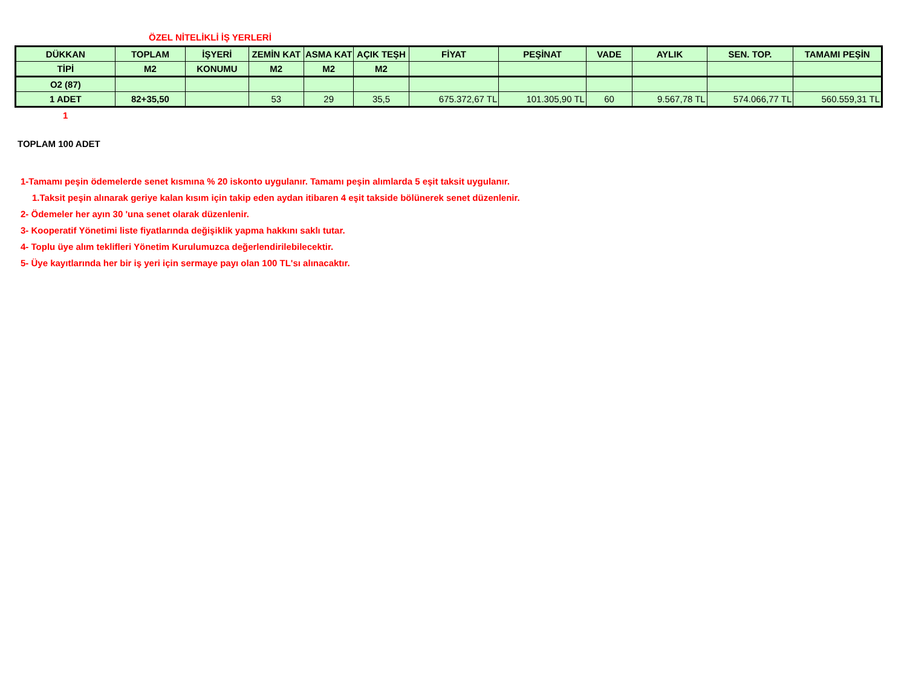ÖZEL NİTELİKLİ İŞ YERLERİ
| DÜKKAN | TOPLAM | İŞYERİ | ZEMİN KAT | ASMA KAT | AÇIK TEŞH | FİYAT | PEŞİNAT | VADE | AYLIK | SEN. TOP. | TAMAMI PEŞİN |
| TİPİ | M2 | KONUMU | M2 | M2 | M2 | | | | | | |
| O2 (87) | | | | | | | | | | | |
| 1 ADET | 82+35,50 | | 53 | 29 | 35,5 | 675.372,67 TL | 101.305,90 TL | 60 | 9.567,78 TL | 574.066,77 TL | 560.559,31 TL |
1
TOPLAM 100 ADET
1-Tamamı peşin ödemelerde senet kısmına % 20 iskonto uygulanır. Tamamı peşin alımlarda 5 eşit taksit uygulanır.
1.Taksit peşin alınarak geriye kalan kısım için takip eden aydan itibaren 4 eşit takside bölünerek senet düzenlenir.
2- Ödemeler her ayın 30 'una senet olarak düzenlenir.
3- Kooperatif Yönetimi liste fiyatlarında değişiklik yapma hakkını saklı tutar.
4- Toplu üye alım teklifleri Yönetim Kurulumuzca değerlendirilebilecektir.
5- Üye kayıtlarında her bir iş yeri için sermaye payı olan 100 TL'sı alınacaktır.